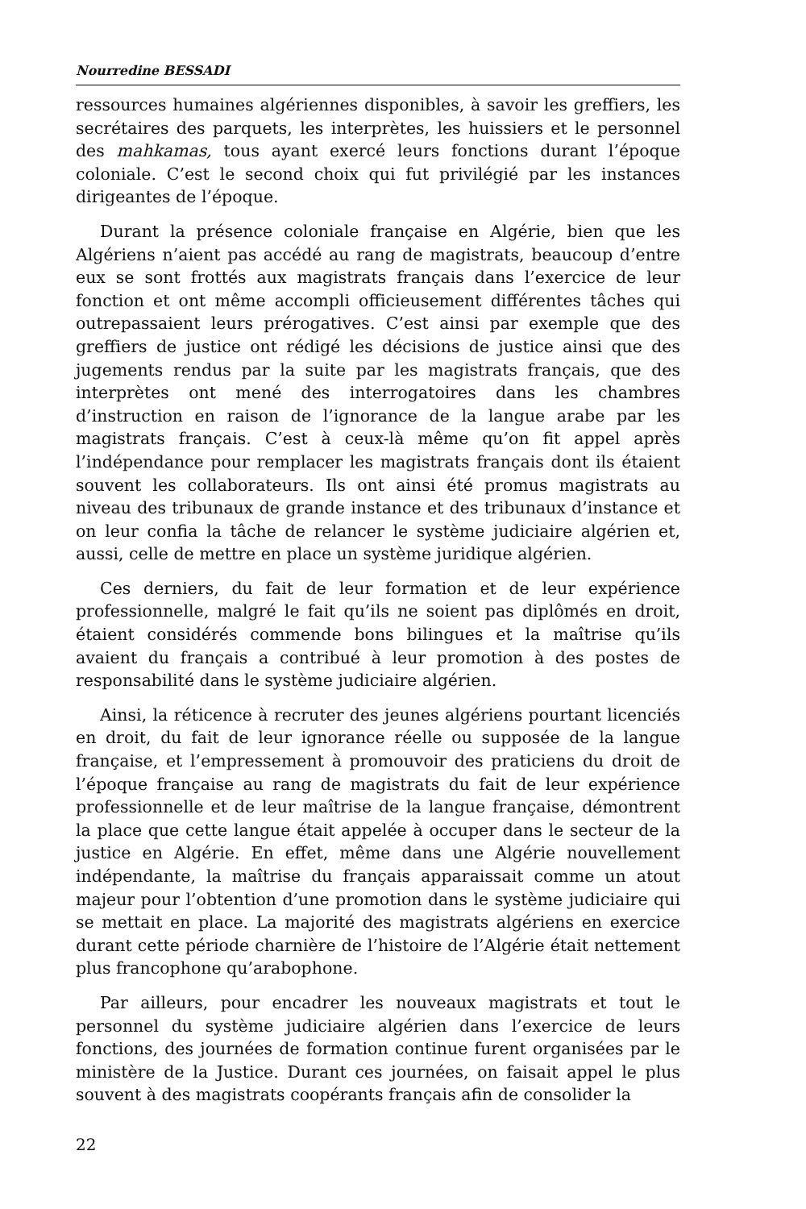Nourredine BESSADI
ressources humaines algériennes disponibles, à savoir les greffiers, les secrétaires des parquets, les interprètes, les huissiers et le personnel des mahkamas, tous ayant exercé leurs fonctions durant l’époque coloniale. C’est le second choix qui fut privilégié par les instances dirigeantes de l’époque.
Durant la présence coloniale française en Algérie, bien que les Algériens n’aient pas accédé au rang de magistrats, beaucoup d’entre eux se sont frottés aux magistrats français dans l’exercice de leur fonction et ont même accompli officieusement différentes tâches qui outrepassaient leurs prérogatives. C’est ainsi par exemple que des greffiers de justice ont rédigé les décisions de justice ainsi que des jugements rendus par la suite par les magistrats français, que des interprètes ont mené des interrogatoires dans les chambres d’instruction en raison de l’ignorance de la langue arabe par les magistrats français. C’est à ceux-là même qu’on fit appel après l’indépendance pour remplacer les magistrats français dont ils étaient souvent les collaborateurs. Ils ont ainsi été promus magistrats au niveau des tribunaux de grande instance et des tribunaux d’instance et on leur confia la tâche de relancer le système judiciaire algérien et, aussi, celle de mettre en place un système juridique algérien.
Ces derniers, du fait de leur formation et de leur expérience professionnelle, malgré le fait qu’ils ne soient pas diplômés en droit, étaient considérés commende bons bilingues et la maîtrise qu’ils avaient du français a contribué à leur promotion à des postes de responsabilité dans le système judiciaire algérien.
Ainsi, la réticence à recruter des jeunes algériens pourtant licenciés en droit, du fait de leur ignorance réelle ou supposée de la langue française, et l’empressement à promouvoir des praticiens du droit de l’époque française au rang de magistrats du fait de leur expérience professionnelle et de leur maîtrise de la langue française, démontrent la place que cette langue était appelée à occuper dans le secteur de la justice en Algérie. En effet, même dans une Algérie nouvellement indépendante, la maîtrise du français apparaissait comme un atout majeur pour l’obtention d’une promotion dans le système judiciaire qui se mettait en place. La majorité des magistrats algériens en exercice durant cette période charnière de l’histoire de l’Algérie était nettement plus francophone qu’arabophone.
Par ailleurs, pour encadrer les nouveaux magistrats et tout le personnel du système judiciaire algérien dans l’exercice de leurs fonctions, des journées de formation continue furent organisées par le ministère de la Justice. Durant ces journées, on faisait appel le plus souvent à des magistrats coopérants français afin de consolider la
22